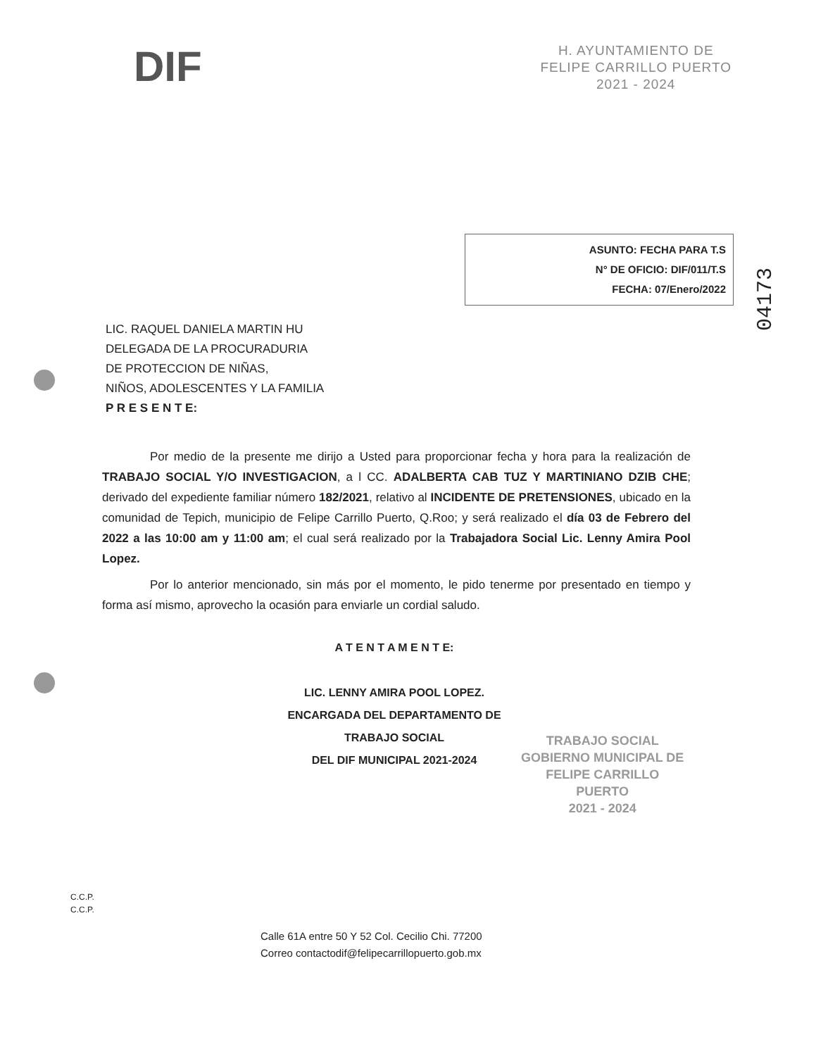DIF
H. AYUNTAMIENTO DE
FELIPE CARRILLO PUERTO
2021 - 2024
ASUNTO: FECHA PARA T.S
N° DE OFICIO: DIF/011/T.S
FECHA: 07/Enero/2022
04173
LIC. RAQUEL DANIELA MARTIN HU
DELEGADA DE LA PROCURADURIA
DE PROTECCION DE NIÑAS,
NIÑOS, ADOLESCENTES Y LA FAMILIA
P R E S E N T E:
Por medio de la presente me dirijo a Usted para proporcionar fecha y hora para la realización de TRABAJO SOCIAL Y/O INVESTIGACION, a l CC. ADALBERTA CAB TUZ Y MARTINIANO DZIB CHE; derivado del expediente familiar número 182/2021, relativo al INCIDENTE DE PRETENSIONES, ubicado en la comunidad de Tepich, municipio de Felipe Carrillo Puerto, Q.Roo; y será realizado el día 03 de Febrero del 2022 a las 10:00 am y 11:00 am; el cual será realizado por la Trabajadora Social Lic. Lenny Amira Pool Lopez.
Por lo anterior mencionado, sin más por el momento, le pido tenerme por presentado en tiempo y forma así mismo, aprovecho la ocasión para enviarle un cordial saludo.
A T E N T A M E N T E:
LIC. LENNY AMIRA POOL LOPEZ.
ENCARGADA DEL DEPARTAMENTO DE
TRABAJO SOCIAL
DEL DIF MUNICIPAL 2021-2024
TRABAJO SOCIAL
GOBIERNO MUNICIPAL DE
FELIPE CARRILLO
PUERTO
2021 - 2024
C.C.P.
C.C.P.
Calle 61A entre 50 Y 52 Col. Cecilio Chi. 77200
Correo contactodif@felipecarrillopuerto.gob.mx